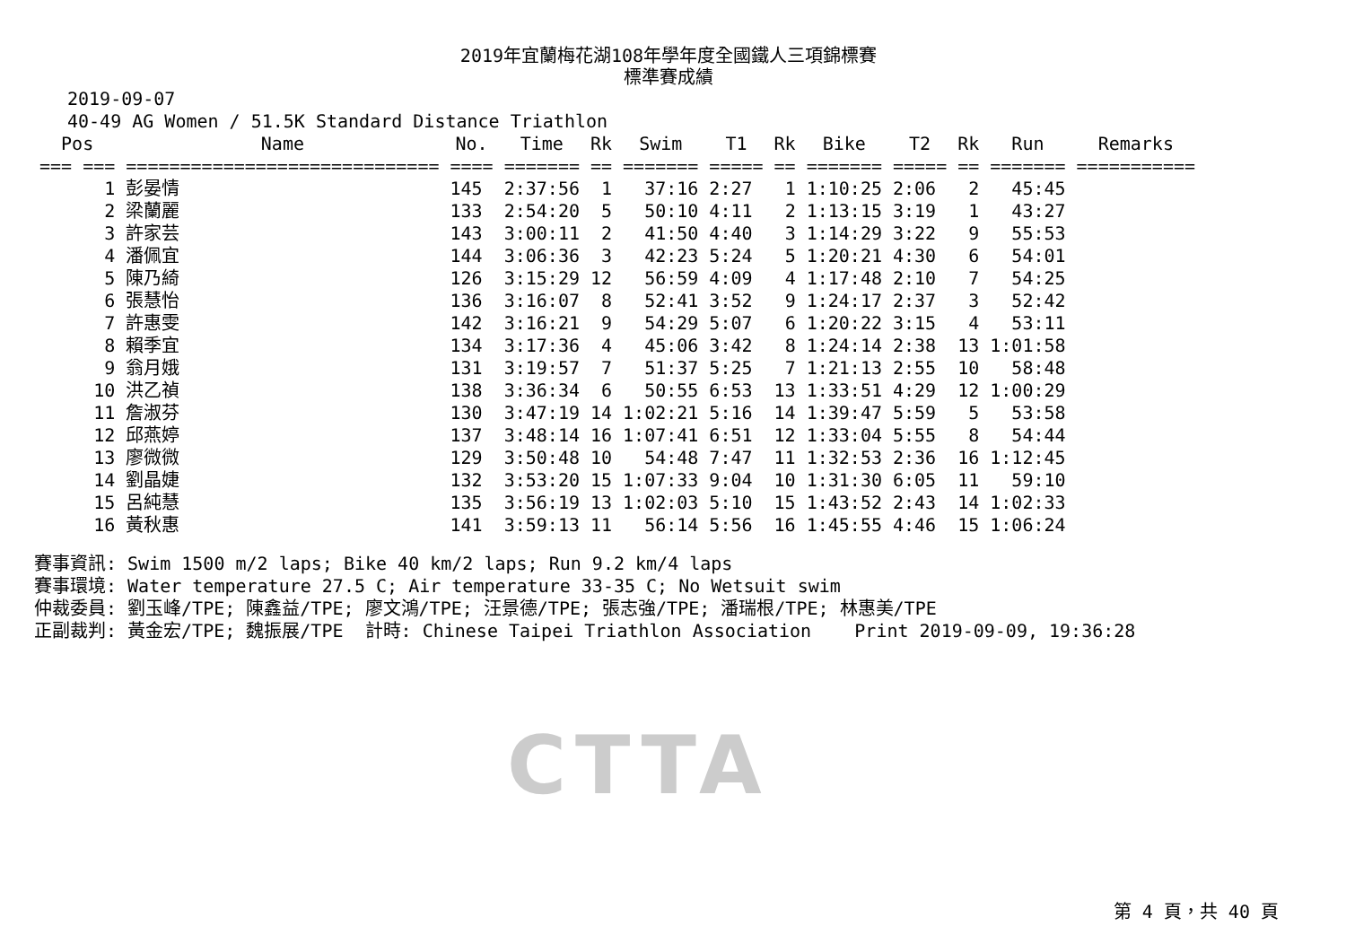2019年宜蘭梅花湖108年學年度全國鐵人三項錦標賽
標準賽成績
2019-09-07
40-49 AG Women / 51.5K Standard Distance Triathlon
| Pos | Name | No. | Time | Rk | Swim | T1 | Rk | Bike | T2 | Rk | Run | Remarks |
| --- | --- | --- | --- | --- | --- | --- | --- | --- | --- | --- | --- | --- |
| === === | ============================= | ==== | ======= | == | ======= | ===== | == | ======= | ===== | == | ======= | =========== |
| 1 | 彭晏情 | 145 | 2:37:56 | 1 | 37:16 | 2:27 | 1 | 1:10:25 | 2:06 | 2 | 45:45 | |
| 2 | 梁蘭麗 | 133 | 2:54:20 | 5 | 50:10 | 4:11 | 2 | 1:13:15 | 3:19 | 1 | 43:27 | |
| 3 | 許家芸 | 143 | 3:00:11 | 2 | 41:50 | 4:40 | 3 | 1:14:29 | 3:22 | 9 | 55:53 | |
| 4 | 潘佩宜 | 144 | 3:06:36 | 3 | 42:23 | 5:24 | 5 | 1:20:21 | 4:30 | 6 | 54:01 | |
| 5 | 陳乃綺 | 126 | 3:15:29 | 12 | 56:59 | 4:09 | 4 | 1:17:48 | 2:10 | 7 | 54:25 | |
| 6 | 張慧怡 | 136 | 3:16:07 | 8 | 52:41 | 3:52 | 9 | 1:24:17 | 2:37 | 3 | 52:42 | |
| 7 | 許惠雯 | 142 | 3:16:21 | 9 | 54:29 | 5:07 | 6 | 1:20:22 | 3:15 | 4 | 53:11 | |
| 8 | 賴季宜 | 134 | 3:17:36 | 4 | 45:06 | 3:42 | 8 | 1:24:14 | 2:38 | 13 | 1:01:58 | |
| 9 | 翁月娥 | 131 | 3:19:57 | 7 | 51:37 | 5:25 | 7 | 1:21:13 | 2:55 | 10 | 58:48 | |
| 10 | 洪乙禎 | 138 | 3:36:34 | 6 | 50:55 | 6:53 | 13 | 1:33:51 | 4:29 | 12 | 1:00:29 | |
| 11 | 詹淑芬 | 130 | 3:47:19 | 14 | 1:02:21 | 5:16 | 14 | 1:39:47 | 5:59 | 5 | 53:58 | |
| 12 | 邱燕婷 | 137 | 3:48:14 | 16 | 1:07:41 | 6:51 | 12 | 1:33:04 | 5:55 | 8 | 54:44 | |
| 13 | 廖微微 | 129 | 3:50:48 | 10 | 54:48 | 7:47 | 11 | 1:32:53 | 2:36 | 16 | 1:12:45 | |
| 14 | 劉晶婕 | 132 | 3:53:20 | 15 | 1:07:33 | 9:04 | 10 | 1:31:30 | 6:05 | 11 | 59:10 | |
| 15 | 呂純慧 | 135 | 3:56:19 | 13 | 1:02:03 | 5:10 | 15 | 1:43:52 | 2:43 | 14 | 1:02:33 | |
| 16 | 黃秋惠 | 141 | 3:59:13 | 11 | 56:14 | 5:56 | 16 | 1:45:55 | 4:46 | 15 | 1:06:24 | |
賽事資訊: Swim 1500 m/2 laps; Bike 40 km/2 laps; Run 9.2 km/4 laps 賽事環境: Water temperature 27.5 C; Air temperature 33-35 C; No Wetsuit swim 仲裁委員: 劉玉峰/TPE; 陳鑫益/TPE; 廖文鴻/TPE; 汪景德/TPE; 張志強/TPE; 潘瑞根/TPE; 林惠美/TPE 正副裁判: 黃金宏/TPE; 魏振展/TPE 計時: Chinese Taipei Triathlon Association Print 2019-09-09, 19:36:28
CTTA
第 4 頁，共 40 頁